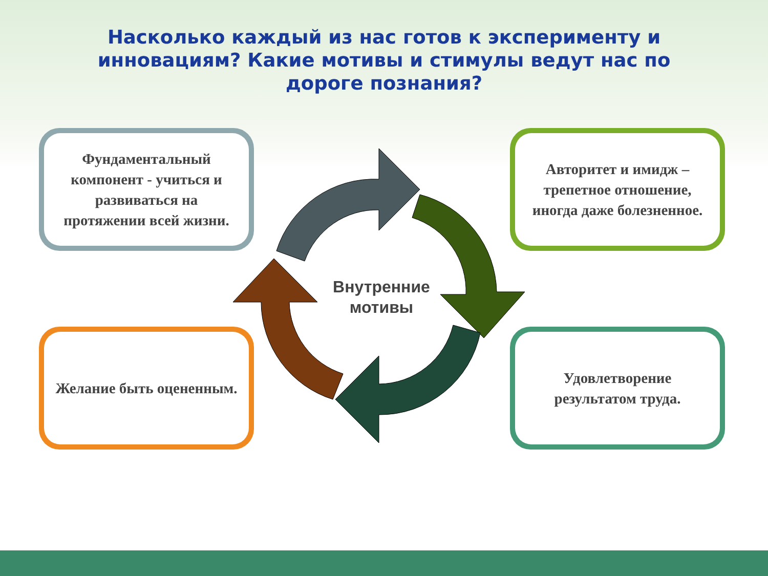Насколько каждый из нас готов к эксперименту и инновациям? Какие мотивы и стимулы ведут нас по дороге познания?
Фундаментальный компонент - учиться и развиваться на протяжении всей жизни.
Авторитет и имидж – трепетное отношение, иногда даже болезненное.
Внутренние мотивы
Желание быть оцененным. Удовлетворение результатом труда.